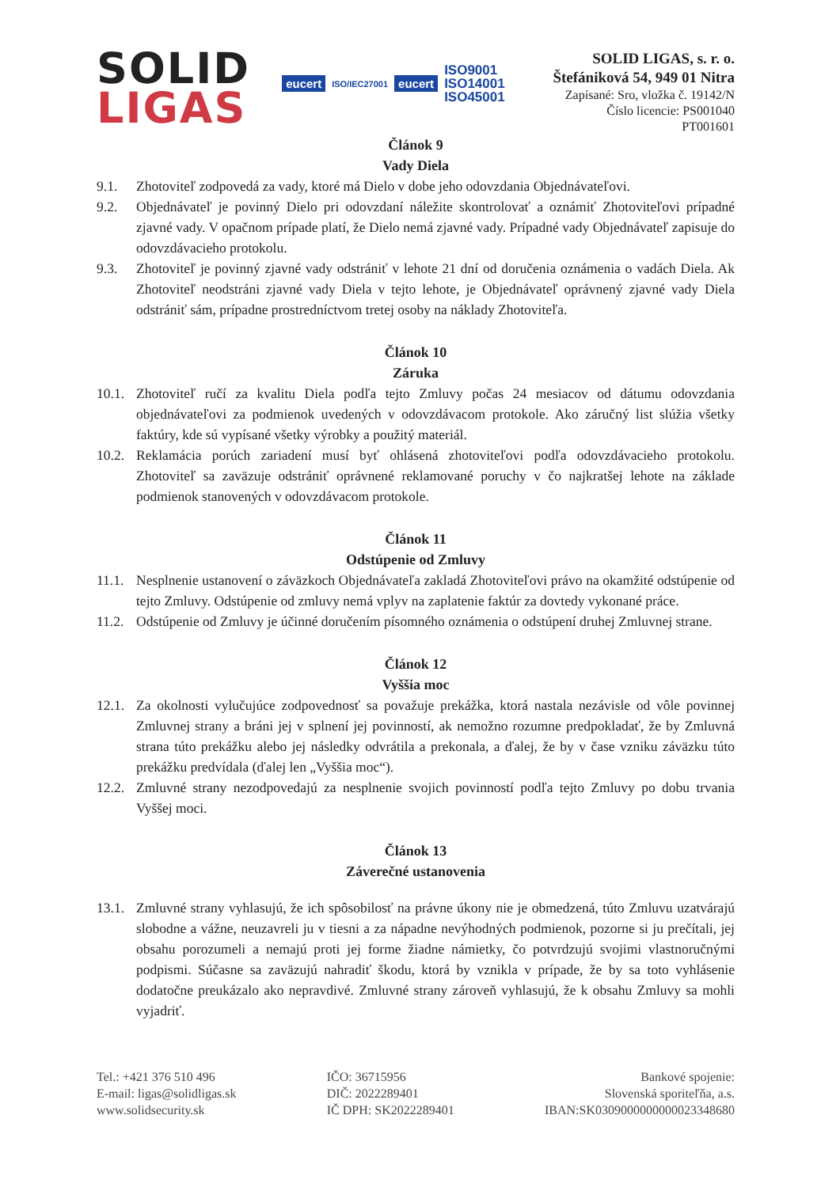SOLID
LIGAS
eucert ISO/IEC27001 eucert ISO9001
ISO14001
ISO45001
SOLID LIGAS, s. r. o.
Štefániková 54, 949 01 Nitra
Zapísané: Sro, vložka č. 19142/N
Číslo licencie: PS001040
PT001601
Článok 9
Vady Diela
9.1. Zhotoviteľ zodpovedá za vady, ktoré má Dielo v dobe jeho odovzdania Objednávateľovi.
9.2. Objednávateľ je povinný Dielo pri odovzdaní náležite skontrolovať a oznámiť Zhotoviteľovi prípadné zjavné vady. V opačnom prípade platí, že Dielo nemá zjavné vady. Prípadné vady Objednávateľ zapisuje do odovzdávacieho protokolu.
9.3. Zhotoviteľ je povinný zjavné vady odstrániť v lehote 21 dní od doručenia oznámenia o vadách Diela. Ak Zhotoviteľ neodstráni zjavné vady Diela v tejto lehote, je Objednávateľ oprávnený zjavné vady Diela odstrániť sám, prípadne prostredníctvom tretej osoby na náklady Zhotoviteľa.
Článok 10
Záruka
10.1. Zhotoviteľ ručí za kvalitu Diela podľa tejto Zmluvy počas 24 mesiacov od dátumu odovzdania objednávateľovi za podmienok uvedených v odovzdávacom protokole. Ako záručný list slúžia všetky faktúry, kde sú vypísané všetky výrobky a použitý materiál.
10.2. Reklamácia porúch zariadení musí byť ohlásená zhotoviteľovi podľa odovzdávacieho protokolu. Zhotoviteľ sa zaväzuje odstrániť oprávnené reklamované poruchy v čo najkratšej lehote na základe podmienok stanovených v odovzdávacom protokole.
Článok 11
Odstúpenie od Zmluvy
11.1. Nesplnenie ustanovení o záväzkoch Objednávateľa zakladá Zhotoviteľovi právo na okamžité odstúpenie od tejto Zmluvy. Odstúpenie od zmluvy nemá vplyv na zaplatenie faktúr za dovtedy vykonané práce.
11.2. Odstúpenie od Zmluvy je účinné doručením písomného oznámenia o odstúpení druhej Zmluvnej strane.
Článok 12
Vyššia moc
12.1. Za okolnosti vylučujúce zodpovednosť sa považuje prekážka, ktorá nastala nezávisle od vôle povinnej Zmluvnej strany a bráni jej v splnení jej povinností, ak nemožno rozumne predpokladať, že by Zmluvná strana túto prekážku alebo jej následky odvrátila a prekonala, a ďalej, že by v čase vzniku záväzku túto prekážku predvídala (ďalej len „Vyššia moc“).
12.2. Zmluvné strany nezodpovedajú za nesplnenie svojich povinností podľa tejto Zmluvy po dobu trvania Vyššej moci.
Článok 13
Záverečné ustanovenia
13.1. Zmluvné strany vyhlasujú, že ich spôsobilosť na právne úkony nie je obmedzená, túto Zmluvu uzatvárajú slobodne a vážne, neuzavreli ju v tiesni a za nápadne nevýhodných podmienok, pozorne si ju prečítali, jej obsahu porozumeli a nemajú proti jej forme žiadne námietky, čo potvrdzujú svojimi vlastnoručnými podpismi. Súčasne sa zaväzujú nahradiť škodu, ktorá by vznikla v prípade, že by sa toto vyhlásenie dodatočne preukázalo ako nepravdivé. Zmluvné strany zároveň vyhlasujú, že k obsahu Zmluvy sa mohli vyjadriť.
Tel.: +421 376 510 496
E-mail: ligas@solidligas.sk
www.solidsecurity.sk
IČO: 36715956
DIČ: 2022289401
IČ DPH: SK2022289401
Bankové spojenie:
Slovenská sporiteľňa, a.s.
IBAN:SK0309000000000023348680